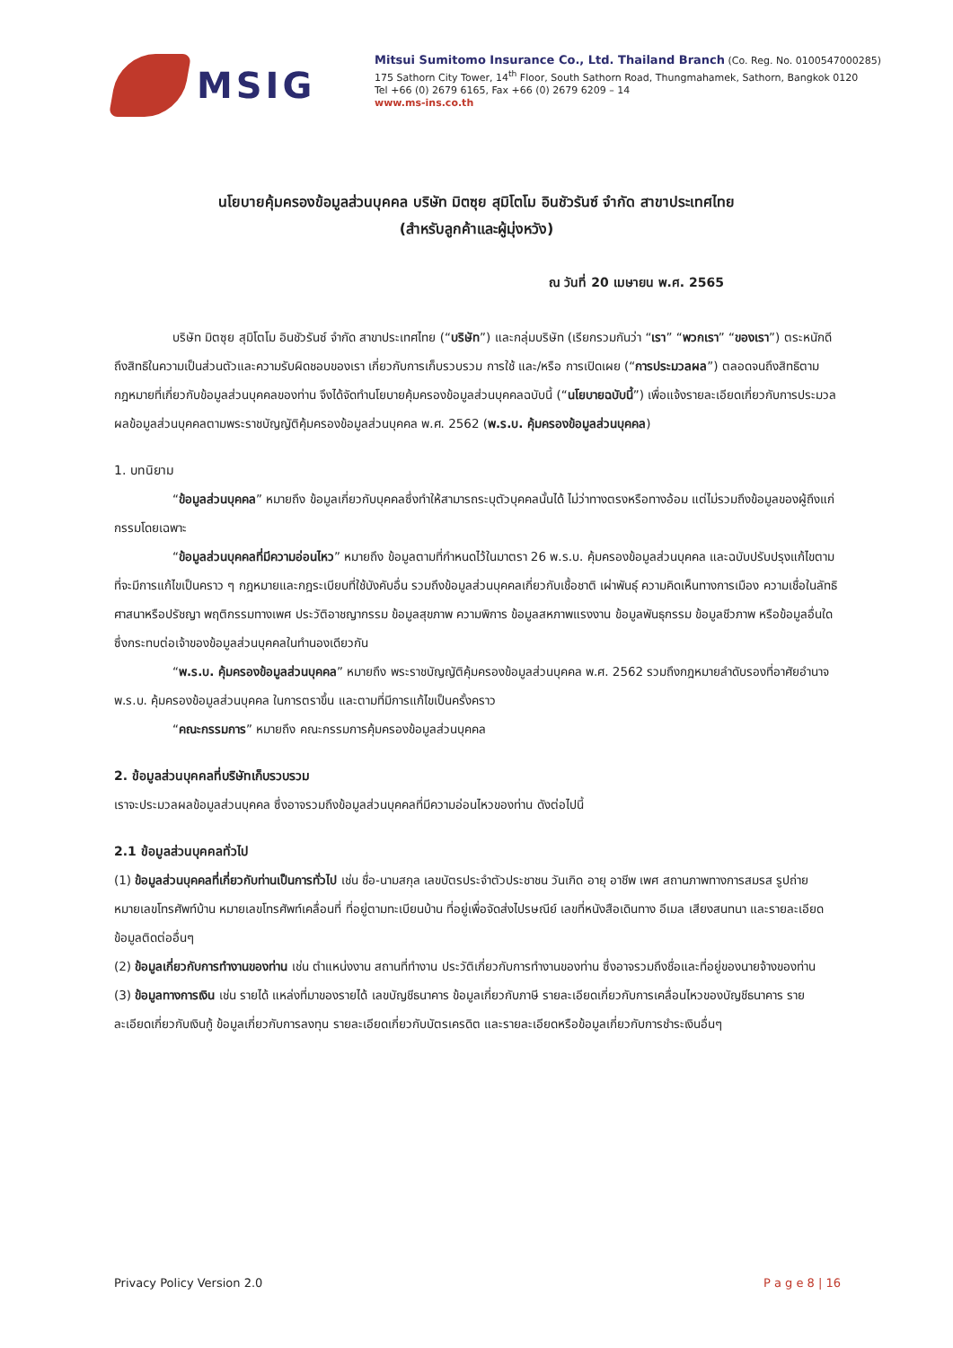MSIG
Mitsui Sumitomo Insurance Co., Ltd. Thailand Branch (Co. Reg. No. 0100547000285)
175 Sathorn City Tower, 14<sup>th</sup> Floor, South Sathorn Road, Thungmahamek, Sathorn, Bangkok 0120
Tel +66 (0) 2679 6165, Fax +66 (0) 2679 6209 – 14
www.ms-ins.co.th
นโยบายคุ้มครองข้อมูลส่วนบุคคล บริษัท มิตซุย สุมิโตโม อินชัวรันซ์ จำกัด สาขาประเทศไทย
(สำหรับลูกค้าและผู้มุ่งหวัง)
ณ วันที่ 20 เมษายน พ.ศ. 2565
บริษัท มิตซุย สุมิโตโม อินชัวรันซ์ จำกัด สาขาประเทศไทย (“บริษัท”) และกลุ่มบริษัท (เรียกรวมกันว่า “เรา” “พวกเรา” “ของเรา”) ตระหนักดีถึงสิทธิในความเป็นส่วนตัวและความรับผิดชอบของเรา เกี่ยวกับการเก็บรวบรวม การใช้ และ/หรือ การเปิดเผย (“การประมวลผล”) ตลอดจนถึงสิทธิตามกฎหมายที่เกี่ยวกับข้อมูลส่วนบุคคลของท่าน จึงได้จัดทำนโยบายคุ้มครองข้อมูลส่วนบุคคลฉบับนี้ (“นโยบายฉบับนี้”) เพื่อแจ้งรายละเอียดเกี่ยวกับการประมวลผลข้อมูลส่วนบุคคลตามพระราชบัญญัติคุ้มครองข้อมูลส่วนบุคคล พ.ศ. 2562 (พ.ร.บ. คุ้มครองข้อมูลส่วนบุคคล)
1. บทนิยาม
“ข้อมูลส่วนบุคคล” หมายถึง ข้อมูลเกี่ยวกับบุคคลซึ่งทำให้สามารถระบุตัวบุคคลนั้นได้ ไม่ว่าทางตรงหรือทางอ้อม แต่ไม่รวมถึงข้อมูลของผู้ถึงแก่กรรมโดยเฉพาะ
“ข้อมูลส่วนบุคคลที่มีความอ่อนไหว” หมายถึง ข้อมูลตามที่กำหนดไว้ในมาตรา 26 พ.ร.บ. คุ้มครองข้อมูลส่วนบุคคล และฉบับปรับปรุงแก้ไขตามที่จะมีการแก้ไขเป็นคราว ๆ กฎหมายและกฎระเบียบที่ใช้บังคับอื่น รวมถึงข้อมูลส่วนบุคคลเกี่ยวกับเชื้อชาติ เผ่าพันธุ์ ความคิดเห็นทางการเมือง ความเชื่อในลัทธิ ศาสนาหรือปรัชญา พฤติกรรมทางเพศ ประวัติอาชญากรรม ข้อมูลสุขภาพ ความพิการ ข้อมูลสหภาพแรงงาน ข้อมูลพันธุกรรม ข้อมูลชีวภาพ หรือข้อมูลอื่นใดซึ่งกระทบต่อเจ้าของข้อมูลส่วนบุคคลในทำนองเดียวกัน
“พ.ร.บ. คุ้มครองข้อมูลส่วนบุคคล” หมายถึง พระราชบัญญัติคุ้มครองข้อมูลส่วนบุคคล พ.ศ. 2562 รวมถึงกฎหมายลำดับรองที่อาศัยอำนาจ พ.ร.บ. คุ้มครองข้อมูลส่วนบุคคล ในการตราขึ้น และตามที่มีการแก้ไขเป็นครั้งคราว
“คณะกรรมการ” หมายถึง คณะกรรมการคุ้มครองข้อมูลส่วนบุคคล
2. ข้อมูลส่วนบุคคลที่บริษัทเก็บรวบรวม
เราจะประมวลผลข้อมูลส่วนบุคคล ซึ่งอาจรวมถึงข้อมูลส่วนบุคคลที่มีความอ่อนไหวของท่าน ดังต่อไปนี้
2.1 ข้อมูลส่วนบุคคลทั่วไป
(1) ข้อมูลส่วนบุคคลที่เกี่ยวกับท่านเป็นการทั่วไป เช่น ชื่อ-นามสกุล เลขบัตรประจำตัวประชาชน วันเกิด อายุ อาชีพ เพศ สถานภาพทางการสมรส รูปถ่าย หมายเลขโทรศัพท์บ้าน หมายเลขโทรศัพท์เคลื่อนที่ ที่อยู่ตามทะเบียนบ้าน ที่อยู่เพื่อจัดส่งไปรษณีย์ เลขที่หนังสือเดินทาง อีเมล เสียงสนทนา และรายละเอียดข้อมูลติดต่ออื่นๆ
(2) ข้อมูลเกี่ยวกับการทำงานของท่าน เช่น ตำแหน่งงาน สถานที่ทำงาน ประวัติเกี่ยวกับการทำงานของท่าน ซึ่งอาจรวมถึงชื่อและที่อยู่ของนายจ้างของท่าน
(3) ข้อมูลทางการเงิน เช่น รายได้ แหล่งที่มาของรายได้ เลขบัญชีธนาคาร ข้อมูลเกี่ยวกับภาษี รายละเอียดเกี่ยวกับการเคลื่อนไหวของบัญชีธนาคาร รายละเอียดเกี่ยวกับเงินกู้ ข้อมูลเกี่ยวกับการลงทุน รายละเอียดเกี่ยวกับบัตรเครดิต และรายละเอียดหรือข้อมูลเกี่ยวกับการชำระเงินอื่นๆ
Privacy Policy Version 2.0 P a g e 8 | 16